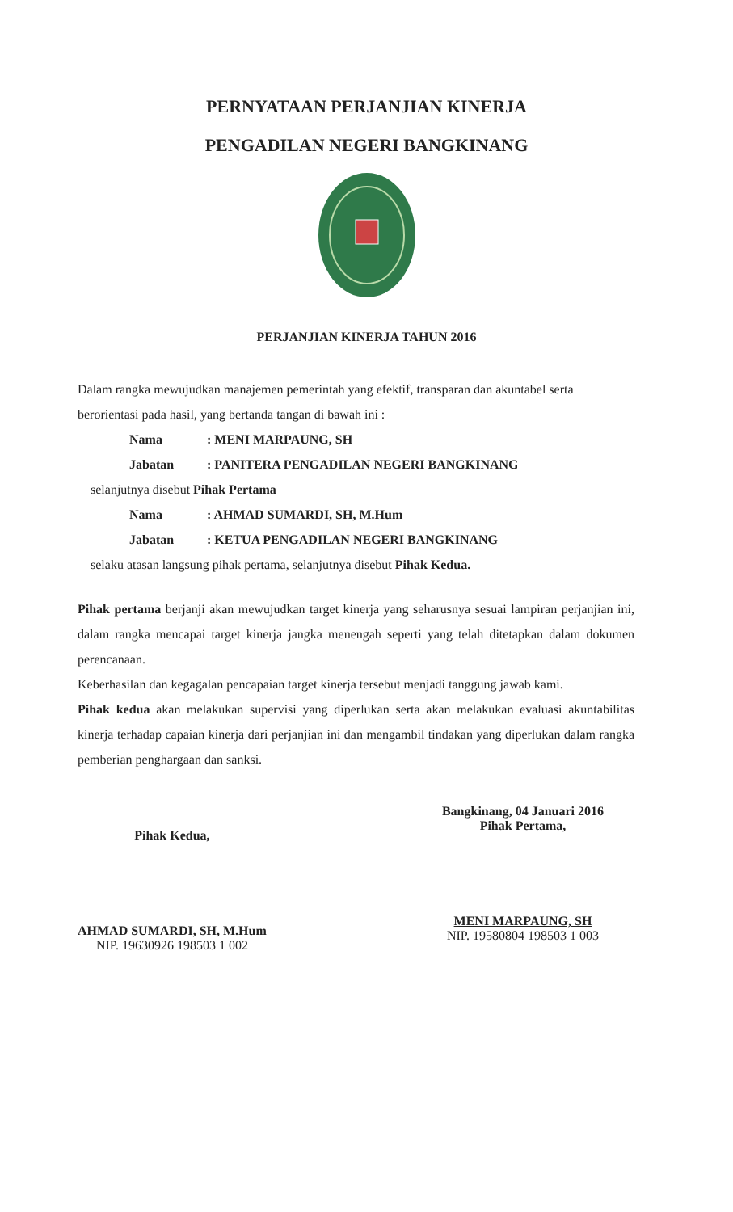PERNYATAAN PERJANJIAN KINERJA
PENGADILAN NEGERI BANGKINANG
PERJANJIAN KINERJA TAHUN 2016
Dalam rangka mewujudkan manajemen pemerintah yang efektif, transparan dan akuntabel serta berorientasi pada hasil, yang bertanda tangan di bawah ini :
Nama: MENI MARPAUNG, SH
Jabatan: PANITERA PENGADILAN NEGERI BANGKINANG
selanjutnya disebut Pihak Pertama
Nama: AHMAD SUMARDI, SH, M.Hum
Jabatan: KETUA PENGADILAN NEGERI BANGKINANG
selaku atasan langsung pihak pertama, selanjutnya disebut Pihak Kedua.
Pihak pertama berjanji akan mewujudkan target kinerja yang seharusnya sesuai lampiran perjanjian ini, dalam rangka mencapai target kinerja jangka menengah seperti yang telah ditetapkan dalam dokumen perencanaan.
Keberhasilan dan kegagalan pencapaian target kinerja tersebut menjadi tanggung jawab kami.
Pihak kedua akan melakukan supervisi yang diperlukan serta akan melakukan evaluasi akuntabilitas kinerja terhadap capaian kinerja dari perjanjian ini dan mengambil tindakan yang diperlukan dalam rangka pemberian penghargaan dan sanksi.
Pihak Kedua,
AHMAD SUMARDI, SH, M.Hum
NIP. 19630926 198503 1 002
Bangkinang, 04 Januari 2016
Pihak Pertama,
MENI MARPAUNG, SH
NIP. 19580804 198503 1 003